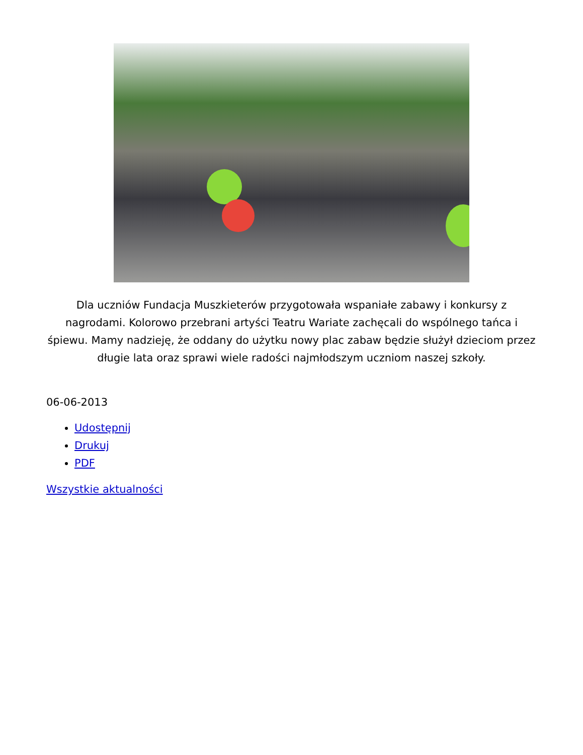Dla uczniów Fundacja Muszkieterów przygotowała wspaniałe zabawy i konkursy z nagrodami. Kolorowo przebrani artyści Teatru Wariate zachęcali do wspólnego tańca i śpiewu. Mamy nadzieję, że oddany do użytku nowy plac zabaw będzie służył dzieciom przez długie lata oraz sprawi wiele radości najmłodszym uczniom naszej szkoły.
06-06-2013
Udostępnij
Drukuj
PDF
Wszystkie aktualności